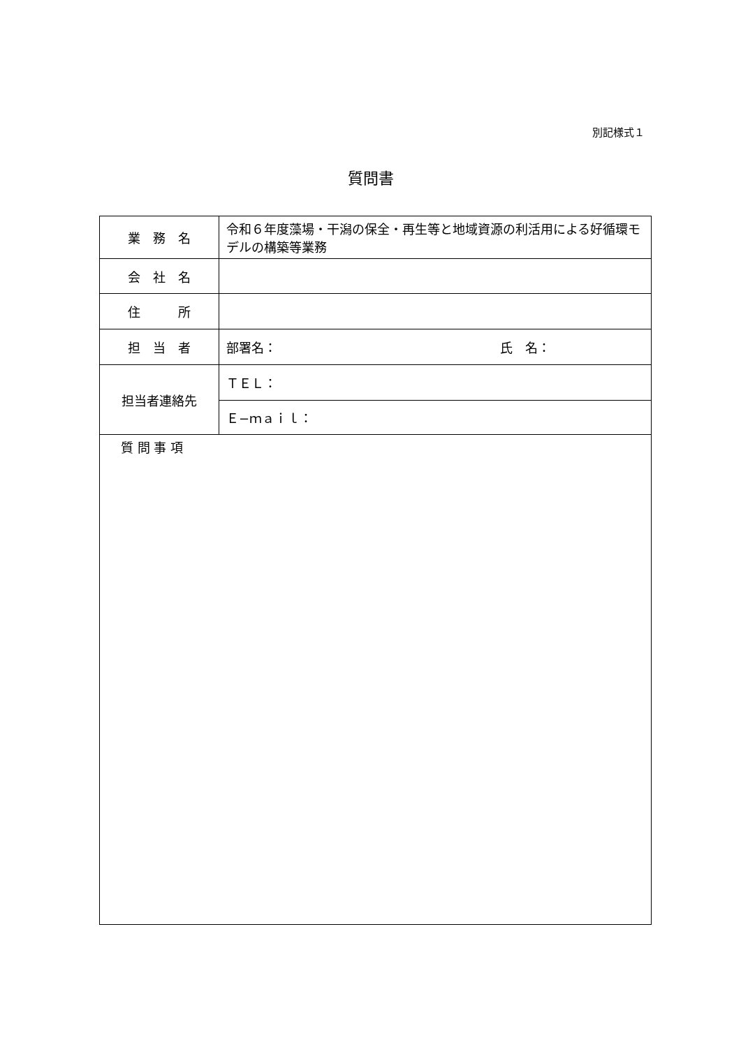別記様式１
質問書
| 業 務 名 | 令和６年度藻場・干潟の保全・再生等と地域資源の利活用による好循環モデルの構築等業務 |
| 会 社 名 | |
| 住 所 | |
| 担 当 者 | 部署名： 氏 名： |
| 担当者連絡先 | ＴＥＬ： |
| | Ｅ−ｍａｉｌ： |
| 質 問 事 項 | |